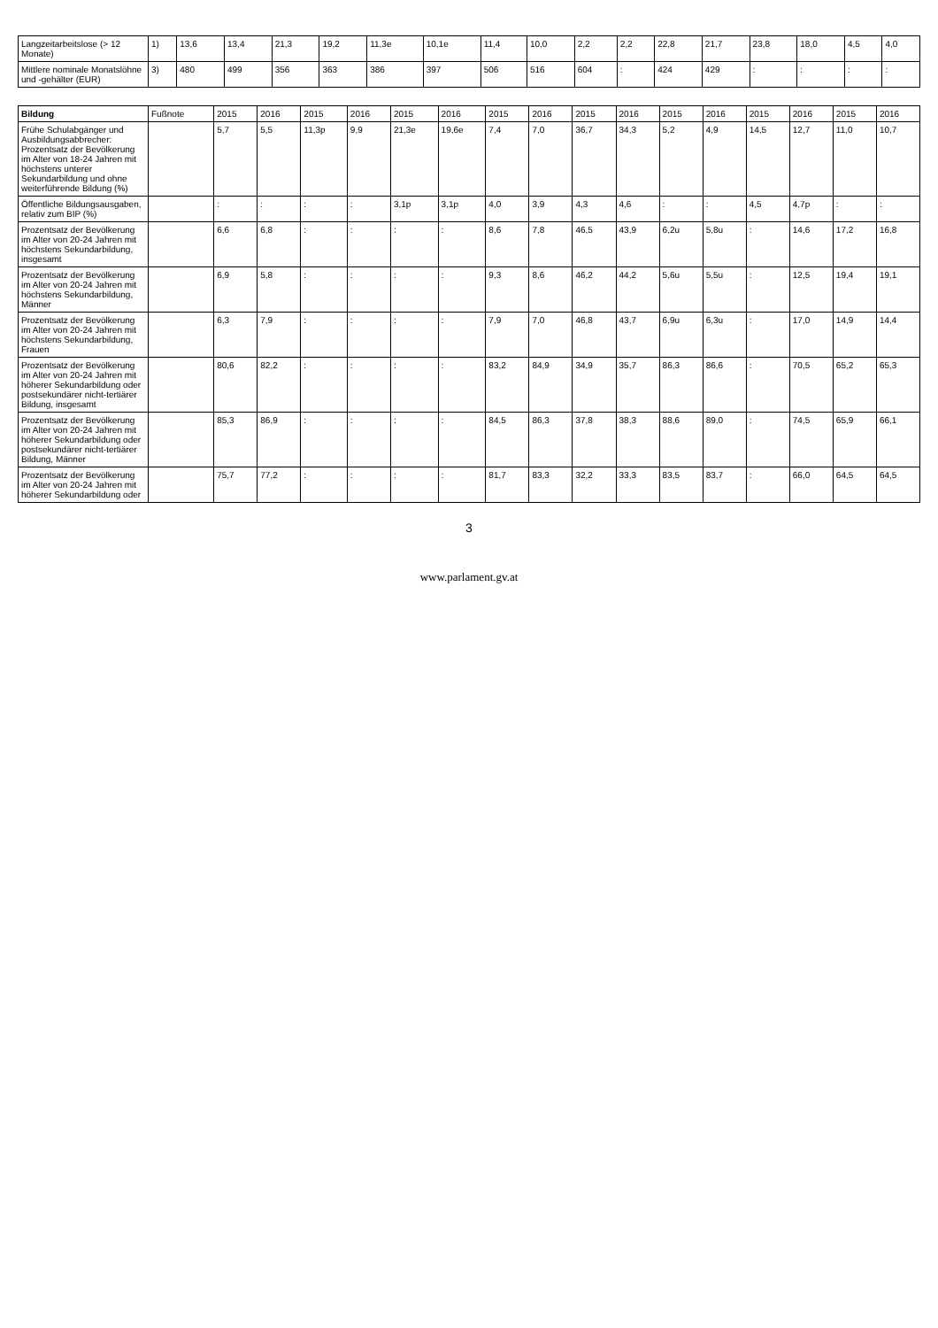| Langzeitarbeitslose (> 12 Monate) | 1) | 13,6 | 13,4 | 21,3 | 19,2 | 11,3e | 10,1e | 11,4 | 10,0 | 2,2 | 2,2 | 22,8 | 21,7 | 23,8 | 18,0 | 4,5 | 4,0 |
| Mittlere nominale Monatslöhne und -gehälter (EUR) | 3) | 480 | 499 | 356 | 363 | 386 | 397 | 506 | 516 | 604 | : | 424 | 429 | : | : | : | : |
| Bildung | Fußnote | 2015 | 2016 | 2015 | 2016 | 2015 | 2016 | 2015 | 2016 | 2015 | 2016 | 2015 | 2016 | 2015 | 2016 | 2015 | 2016 |
| --- | --- | --- | --- | --- | --- | --- | --- | --- | --- | --- | --- | --- | --- | --- | --- | --- | --- |
| Frühe Schulabgänger und Ausbildungsabbrecher: Prozentsatz der Bevölkerung im Alter von 18-24 Jahren mit höchstens unterer Sekundarbildung und ohne weiterführende Bildung (%) | | 5,7 | 5,5 | 11,3p | 9,9 | 21,3e | 19,6e | 7,4 | 7,0 | 36,7 | 34,3 | 5,2 | 4,9 | 14,5 | 12,7 | 11,0 | 10,7 |
| Öffentliche Bildungsausgaben, relativ zum BIP (%) | | : | : | : | : | 3,1p | 3,1p | 4,0 | 3,9 | 4,3 | 4,6 | : | : | 4,5 | 4,7p | : | : |
| Prozentsatz der Bevölkerung im Alter von 20-24 Jahren mit höchstens Sekundarbildung, insgesamt | | 6,6 | 6,8 | : | : | : | : | 8,6 | 7,8 | 46,5 | 43,9 | 6,2u | 5,8u | : | 14,6 | 17,2 | 16,8 |
| Prozentsatz der Bevölkerung im Alter von 20-24 Jahren mit höchstens Sekundarbildung, Männer | | 6,9 | 5,8 | : | : | : | : | 9,3 | 8,6 | 46,2 | 44,2 | 5,6u | 5,5u | : | 12,5 | 19,4 | 19,1 |
| Prozentsatz der Bevölkerung im Alter von 20-24 Jahren mit höchstens Sekundarbildung, Frauen | | 6,3 | 7,9 | : | : | : | : | 7,9 | 7,0 | 46,8 | 43,7 | 6,9u | 6,3u | : | 17,0 | 14,9 | 14,4 |
| Prozentsatz der Bevölkerung im Alter von 20-24 Jahren mit höherer Sekundarbildung oder postsekundärer nicht-tertiärer Bildung, insgesamt | | 80,6 | 82,2 | : | : | : | : | 83,2 | 84,9 | 34,9 | 35,7 | 86,3 | 86,6 | : | 70,5 | 65,2 | 65,3 |
| Prozentsatz der Bevölkerung im Alter von 20-24 Jahren mit höherer Sekundarbildung oder postsekundärer nicht-tertiärer Bildung, Männer | | 85,3 | 86,9 | : | : | : | : | 84,5 | 86,3 | 37,8 | 38,3 | 88,6 | 89,0 | : | 74,5 | 65,9 | 66,1 |
| Prozentsatz der Bevölkerung im Alter von 20-24 Jahren mit höherer Sekundarbildung oder | | 75,7 | 77,2 | : | : | : | : | 81,7 | 83,3 | 32,2 | 33,3 | 83,5 | 83,7 | : | 66,0 | 64,5 | 64,5 |
3
www.parlament.gv.at